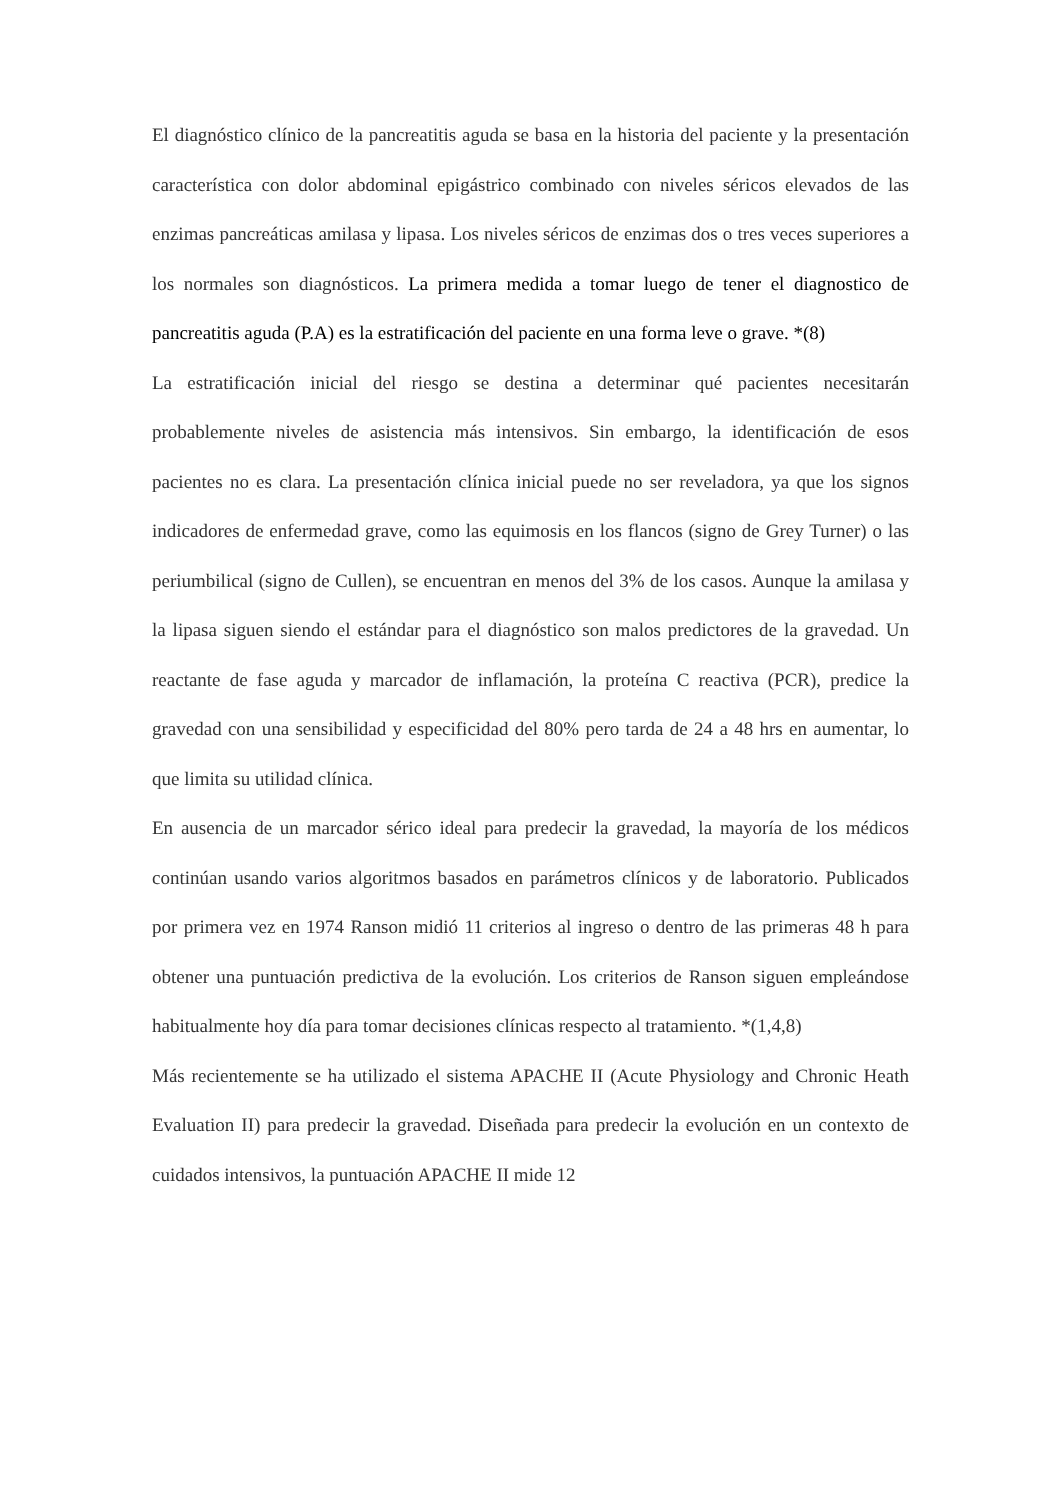El diagnóstico clínico de la pancreatitis aguda se basa en la historia del paciente y la presentación característica con dolor abdominal epigástrico combinado con niveles séricos elevados de las enzimas pancreáticas amilasa y lipasa. Los niveles séricos de enzimas dos o tres veces superiores a los normales son diagnósticos. La primera medida a tomar luego de tener el diagnostico de pancreatitis aguda (P.A) es la estratificación del paciente en una forma leve o grave. *(8)
La estratificación inicial del riesgo se destina a determinar qué pacientes necesitarán probablemente niveles de asistencia más intensivos. Sin embargo, la identificación de esos pacientes no es clara. La presentación clínica inicial puede no ser reveladora, ya que los signos indicadores de enfermedad grave, como las equimosis en los flancos (signo de Grey Turner) o las periumbilical (signo de Cullen), se encuentran en menos del 3% de los casos. Aunque la amilasa y la lipasa siguen siendo el estándar para el diagnóstico son malos predictores de la gravedad. Un reactante de fase aguda y marcador de inflamación, la proteína C reactiva (PCR), predice la gravedad con una sensibilidad y especificidad del 80% pero tarda de 24 a 48 hrs en aumentar, lo que limita su utilidad clínica.
En ausencia de un marcador sérico ideal para predecir la gravedad, la mayoría de los médicos continúan usando varios algoritmos basados en parámetros clínicos y de laboratorio. Publicados por primera vez en 1974 Ranson midió 11 criterios al ingreso o dentro de las primeras 48 h para obtener una puntuación predictiva de la evolución. Los criterios de Ranson siguen empleándose habitualmente hoy día para tomar decisiones clínicas respecto al tratamiento. *(1,4,8)
Más recientemente se ha utilizado el sistema APACHE II (Acute Physiology and Chronic Heath Evaluation II) para predecir la gravedad. Diseñada para predecir la evolución en un contexto de cuidados intensivos, la puntuación APACHE II mide 12